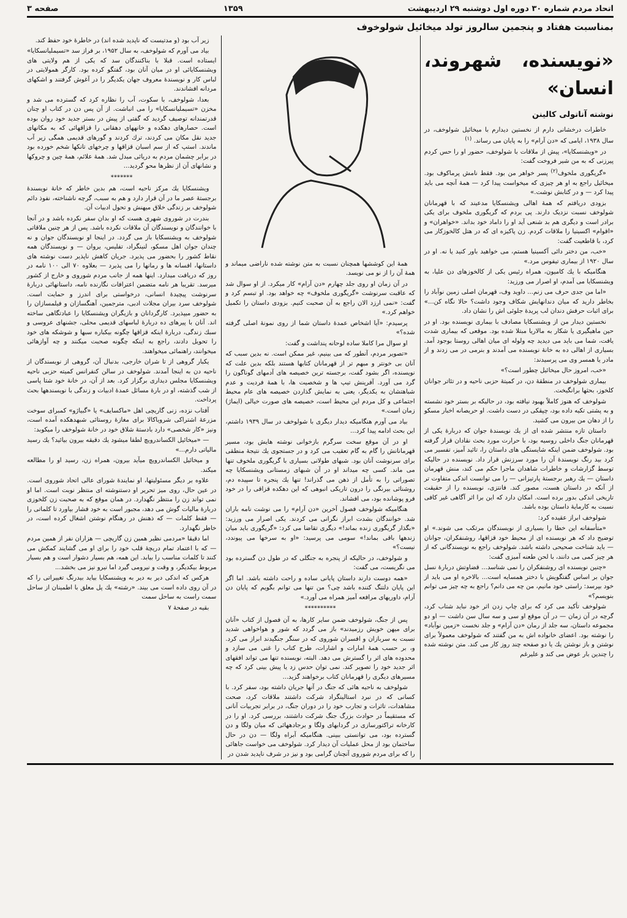اتحاد مردم شماره ۳۰ دوره اول دوشنبه ۲۹ اردیبهشت ۱۳۵۹ صفحه ۳
بمناسبت هفتاد و پنجمین سالروز تولد میخائیل شولوخوف
«نویسنده، شهروند، انسان»
نوشته آناتولی کالینن
خاطرات درخشانی دارم از نخستین دیدارم با میخائیل شولوخف، در سال ۱۹۳۸، ایامی که «دن آرام» را به پایان می رساند. <sup>(۱)</sup>
در «ویشنسکایا»، پیش از ملاقات با شولوخف، حضور او را حس کردم پیرزنی که به من شیر فروخت گفت:
«گریگوری ملخوف<sup>(۲)</sup> پسر خواهر من بود. فقط نامش پرماکوف بود. میخائیل راجع به او هر چیزی که میخواست پیدا کرد — همهٔ آنچه می باید پیدا کرد — و در کتابش نوشت.»
بزودی دریافتم که همهٔ اهالی ویشنسکایا مدعیند که با قهرمانان شولوخف نسبت نزدیک دارند. پی بردم که گریگوری ملخوف برای یکی برادر است و دیگری هم بد شنعی آید او را داماد خود بداند. «خواهران» و «اقوام» اکسینیا را ملاقات کردم. زن پاکیزه ای که در هتل کالخوزکار می کرد، با قاطعیت گفت:
«خب، من دختر دائی آکسینیا هستم، می خواهید باور کنید یا نه. او در سال ۱۹۲۰ از بیماری تیفوس مرد.»
هنگامیکه با یك کامیون، همراه رئیس یکی از کالخوزهای دن علیا، به ویشنسکایا می آمدم، او اصرار می ورزید:
«اما من جدی حرف می زنم... داوید وف، قهرمان اصلی زمین نوآباد را بخاطر دارید که میان دندانهایش شکاف وجود داشت؟ حالا نگاه کن...» برای اثبات حرفش دندان لب پریدهٔ جلوئی اش را نشان داد.
نخستین دیدار من از ویشنسکایا مصادف با بیماری نویسنده بود. او در حین ماهیگیری یا شکار به مالاریا مبتلا شده بود. موقعی که بیماری شدت یافت، شما می باید می دیدید چه ولوله ای میان اهالی روستا بوجود آمد. بسیاری از اهالی ده به خانهٔ نویسنده می آمدند و بنرمی در می زدند و از مادر یا همسر وی می پرسیدند:
«خب، امروز حال میخائیل چطور است؟»
بیماری شولوخف در منطقهٔ دن، در کمیتهٔ حزبی ناحیه و در تئاتر جوانان کلخوز، بحثها برانگیخت.
شولوخف که هنوز کاملاً بهبود نیافته بود، در حالیکه بر بستر خود نشسته و به پشتی تکیه داده بود، چپقکی در دست داشت. او حریصانه اخبار مسکو را از دهان من بیرون می کشید.
داستان تازه منتشر شده ای از یك نویسندهٔ جوان که دربارهٔ یکی از قهرمانان جنگ داخلی روسیه بود، با حرارت مورد بحث نقادان قرار گرفته بود. شولوخف ضمن اینکه شایستگی های داستان را، تائید آمیز، تفسیر می کرد بید رنگ نویسندهٔ آن را مورد سرزنش قرار داد. نویسنده در حالیکه توسط گزارشات و خاطرات شاهدان ماجرا حکم می کند، منش قهرمان داستان — یك رهبر برجستهٔ پارتیزانی — را می توانست اندکی متفاوت تر از آنکه در داستان هست، مصور کند. فانتزی، نویسنده را از حقیقت تاریخی اندکی بدور برده است. امکان دارد که این برا اثر آگاهی غیر کافی نسبت به کارمایهٔ داستان بوده باشد.
شولوخف ابراز عقیده کرد:
«متأسفانه این خطا را بسیاری از نویسندگان مرتکب می شوند.» او توضیح داد که هر نویسنده ای از محیط خود قزاقها، روشنفکران، جوانان — باید شناخت صحیحی داشته باشد. شولوخف راجع به نویسندگانی که از هر چیز کمی می دانند، با لحن طعنه آمیزی گفت:
«چنین نویسنده ای روشنفکران را نمی شناسد... قضاوتش دربارهٔ نسل جوان بر اساس گفتگویش با دختر همسایه است... بالاخره او می باید از خود بپرسد: راستی خود مانیم، من چه می دانم؟ راجع به چه چیز می توانم بنویسم؟»
شولوخف تأکید می کرد که برای چاپ زدن اثر خود نباید شتاب کرد، گرچه در آن زمان — در آن موقع او سی و سه سال سن داشت — او دو مجموعه داستان، سه جلد از رمان «دن آرام» و جلد نخست «زمین نوآباد» را نوشته بود. اعضای خانواده اش به من گفتند که شولوخف معمولاً برای نوشتن و باز نوشتن یك یا دو صفحه چند روز کار می کند. متن نوشته شده را چندین بار عوض می کند و علیرغم
همهٔ این کوششها همچنان نسبت به متن نوشته شده ناراضی میماند و همهٔ آن را از نو می نویسد.
در آن زمان او روی جلد چهارم «دن آرام» کار میکرد. از او سوال شد که عاقبت سرنوشت «گریگوری ملخوف» چه خواهد بود. او تبسم کرد و گفت: «نمی ارزد الان راجع به آن صحبت کنیم. بزودی داستان را تکمیل خواهم کرد.»
پرسیدم: «آیا اشخاص عمدهٔ داستان شما از روی نمونهٔ اصلی گرفته شده؟»
او سوال مرا کاملا ساده لوحانه پنداشت و گفت:
«تصویر مردم، آنطور که می بینیم، غیر ممکن است. نه بدین سبب که آنان بی خونتر و مبهم تر از قهرمانان کتابها هستند بلکه بدین علت که نویسنده، اگر بشود گفت، برجسته ترین خصیصه های آدمهای گوناگون را گرد می آورد. آفرینش تیپ ها و شخصیت ها، با همهٔ فردیت و عدم شباهتشان به یکدیگر، یعنی به نمایش گذاردن خصیصه های عام محیط اجتماعی و کل مردم این محیط است، خصیصه های صورت خیالی (ایماژ) زمان است.»
بیاد می آورم هنگامیکه دیدار دیگری با شولوخف در سال ۱۹۳۹ داشتم، این بحث ادامه پیدا کرد...
او در آن موقع سخت سرگرم بازخوانی نوشته هایش بود، مسیر قهرمانانش را گام به گام تعقیب می کرد و در جستجوی یك نتیجهٔ منطقی برای سرنوشت آنان بود. شبهای طولانی بسیاری با گریگوری ملخوف تنها می ماند. کسی چه میداند او در آن شبهای زمستانی ویشنسکایا چه تصوراتی را به تأمل از ذهن می گذراند! تنها یك پنجره تا سپیده دم، روشنائی بیرنگی را درون تاریکی انبوهی که این دهکده قزاقی را در خود فرو پوشانده بود، می افشاند.
هنگامیکه شولوخف فصول آخرین «دن آرام» را می نوشت نامه باران شد. خوانندگان بشدت ابراز نگرانی می کردند. یکی اصرار می ورزید: «بگذار گریگوری زنده بماند!» دیگری تقاضا می کرد: «گریگوری باید میان زندهها باقی بماند!» سومی می پرسید: «او به سرخها می پیوندد، نیست؟»
و شولوخف، در حالیکه از پنجره به جنگلی که در طول دن گسترده بود می نگریست، می گفت:
«همه دوست دارند داستان پایانی ساده و راحت داشته باشد. اما اگر این پایان دلتنگ کننده باشد چی؟ من تنها می توانم بگویم که پایان دن آرام، داوریهای مرافعه آمیز همراه می آورد.»
**********
پس از جنگ، شولوخف ضمن سایر کارها، به آن فصول از کتاب «آنان برای میهن خویش رزمیدند» باز می گردد که شور و هواخواهی شدید نسبت به سربازان و افسران شوروی که در سنگر جنگیدند ابراز می کرد. و، بر حسب همهٔ امارات و اشارات، طرح کتاب را غنی می سازد و محدوده های اثر را گسترش می دهد. البته، نویسنده تنها می تواند افقهای اثر جدید خود را تصویر کند. نمی توان حدس زد یا پیش بینی کرد که چه مسیرهای دیگری را قهرمانان کتاب برخواهند گزید...
شولوخف به ناحیه هائی که جنگ در آنها جریان داشته بود، سفر کرد. با کسانی که در نبرد استالینگراد شرکت داشتند ملاقات کرد، صحت مشاهدات، تاثرات و تجارب خود را در دوران جنگ، در برابر تجربیات آنانی که مستقیماً در حوادث بزرگ جنگ شرکت داشتند، بررسی کرد. او را در کارخانه تراکتورسازی در گردابهای ولگا و برجادههائی که میان ولگا و دن گسترده بود، می توانستی ببینی. هنگامیکه آبراه ولگا — دن در حال ساختمان بود از محل عملیات آن دیدار کرد. شولوخف می خواست جاهائی را که برای مردم شوروی آنچنان گرامی بود و نیز در شرف ناپدید شدن در
زیر آب بود (و مدتیست که ناپدید شده اند) در خاطرهٔ خود حفظ کند.
بیاد می آورم که شولوخف، به سال ۱۹۵۲، بر فراز سد «تسیملیانسکایا» ایستاده است. قبلا با بناکنندگان سد که یکی از هم ولایتی های ویشنسکایائی او در میان آنان بود، گفتگو کرده بود. کارگر همولایتی در لباس کار و نویسندهٔ معروف جهان یکدیگر را در آغوش گرفتند و اشکهای مردانه افشاندند.
بعدا، شولوخف، با سکوت، آب را نظاره کرد که گسترده می شد و مخزن «تسیملیانسکایا» را می انباشت. از آن پس دن در کتاب او چنان قدرتمندانه توصیف گردید که گفتی از پیش در بستر جدید خود روان بوده است. حصارهای دهکده و خانههای دهقانی را قزاقهائی که به مکانهای جدید نقل مکان می کردند، ترك کردند و گورهای قدیمی همگی زیر آب ماندند. استپ که از سم اسبان قزاقها و چرخهای تانکها شخم خورده بود در برابر چشمان مردم به دریائی مبدل شد. همهٔ علائم، همهٔ چین و چروکها و نشانهای آن از نظرها محو گردید...
*******
ویشنسکایا یك مرکز ناحیه است، هم بدین خاطر که خانهٔ نویسندهٔ برجستهٔ عصر ما در آن قرار دارد و هم به سبب، گرچه ناشناخته، نفوذ دائم شولوخف بر زندگی خلاق میهنش و تحول ادبیات آن.
بندرت در شوروی شهری هست که او بدان سفر نکرده باشد و در آنجا با خوانندگان و نویسندگان آن ملاقات نکرده باشد. پس از هر چنین ملاقاتی شولوخف به ویشنسکایا باز می گردد. در اینجا او نویسندگان جوان و نه چندان جوان اهل مسکو، لنینگراد، تفلیس، یروان — و نویسندگان همه نقاط کشور را بحضور می پذیرد. جریان کاهش ناپذیر دست نوشته های داستانها، افسانه ها و رمانها را می پذیرد — بعلاوه ۷۰ الی ۱۰۰ نامه در روز که دریافت میدارد. اینها همه از جانب مردم شوروی و خارج از کشور میرسد. تقریبا هر نامه متضمن اعترافات نگارنده نامه، داستانهائی دربارهٔ سرنوشت پیچیدهٔ انسانی، درخواستی برای اندرز و حمایت است. شولوخف سرد بیران مجلات ادبی، مترجمین، آهنگسازان و فیلمسازان را به حضور میپذیرد. کارگردانان و بازیگران ویشنسکایا را عبادتگاهی ساخته اند. آنان با پیرهای ده دربارهٔ لباسهای قدیمی محلی، جشنهای عروسی و سبك زندگی، دربارهٔ اینکه قزاقها چگونه بیکباره سبها و شوشکه های خود را تحویل دادند، راجع به اینکه چگونه صحبت میکنند و چه آوازهائی میخوانند، راهنمائی میخواهند.
یکبار گروهی از تا شران خارجی، بدنبال آن، گروهی از نویسندگان از ناحیه دن به اینجا آمدند. شولوخف در سالن کنفرانس کمیته حزبی ناحیه ویشنسکایا مجلس دیداری برگزار کرد. بعد از آن، در خانهٔ خود شتا پاسی از شب گذشته، او در بارهٔ مسائل عمدهٔ ادبیات و زندگی با نویسندهها بحث پرداخت.
آفتاب نزده، زنی گاریچی اهل «ماکسایف» یا «گبیاژو» کمبرای سوخت مزرعهٔ اشتراکی شرویاکالا برای مغازهٔ روستائی شبهدهکده آمده است، ونیز «کار شخصی» دارد بادستهٔ شلاق خود در خانهٔ شولوخف را میکوبد:
— «میخائیل الکساندرویچ لطفا میشود یك دقیقه بیرون بیائید؟ یك رسید مالیاتی دارم...»
و میخائیل الکساندرویچ میآید بیرون، همراه زن، رسید او را مطالعه میکند.
علاوه بر دیگر مسئولیتها، او نمایندهٔ شورای عالی اتحاد شوروی است. در عین حال، روی میز تحریر او دستنوشته ای منتظر نوبت است. اما او نمی تواند زن را منتظر نگهدارد. در همان موقع که به صحبت زن کلخوزی دربارهٔ مالیات گوش می دهد، مجبور است به خود فشار بیاورد تا کلماتی را — فقط کلمات — که ذهنش در رهنگام نوشتن اشغال کرده است، در خاطر نگهدارد.
اما دقیقا «مردمی نظیر همین زن گاریچی — هزاران نفر از همین مردم — که با اعتماد تمام دریچهٔ قلب خود را برای او می گشایند کمکش می کنند تا کلمات مناسب را بیابد. این همه، هم بسیار دشوار است و هم بسیار مربوط بیکدیگر، و وقت و نیرومی گیرد اما نیرو نیز می بخشد...
هرکس که اندکی دیر به دیر به ویشنسکایا بیاید بیدرنگ تغییراتی را که در آن روی داده است می بیند. «رشته» یك پل معلق با اطمینان از ساحل سمت راست به ساحل سمت
بقیه در صفحهٔ ۷